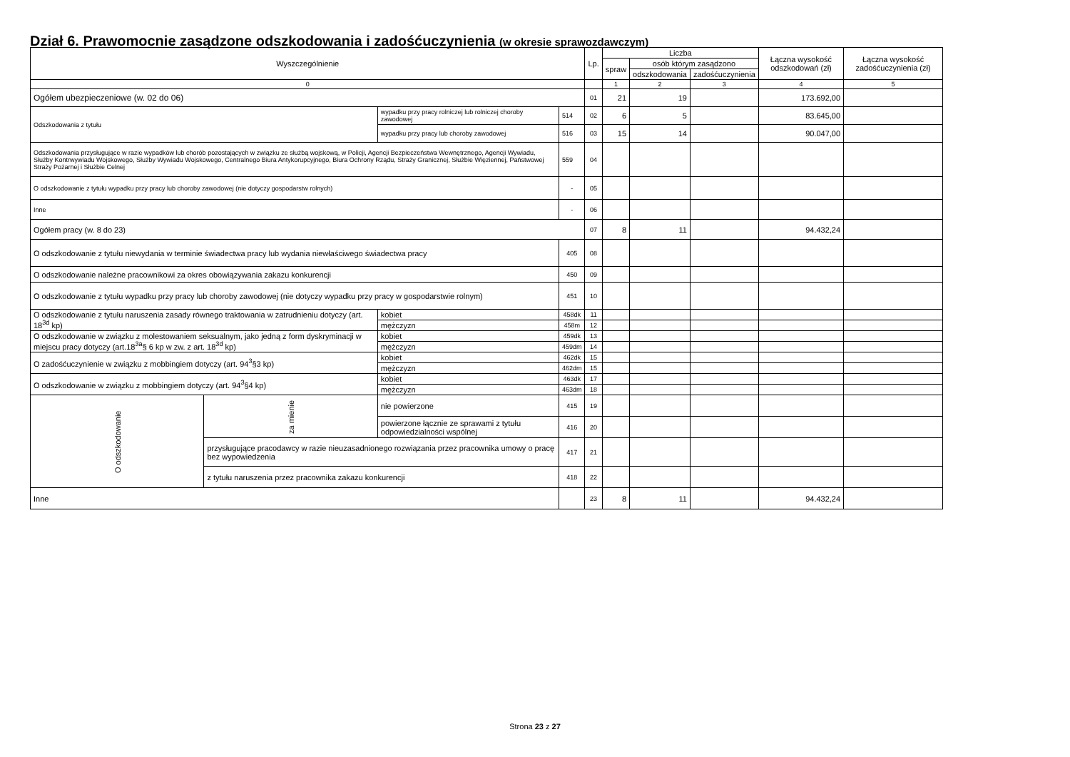Dział 6. Prawomocnie zasądzone odszkodowania i zadośćuczynienia (w okresie sprawozdawczym)
| Wyszczególnienie | | | | | Lp. | Liczba | | | Łączna wysokość odszkodowań (zł) | Łączna wysokość zadośćuczynienia (zł) |
| --- | --- | --- | --- | --- | --- | --- | --- | --- | --- | --- |
| | | | | | | spraw | osób którym zasądzono | | | |
| | | | | | | | odszkodowania | zadośćuczynienia | | |
| 0 | | | | | | 1 | 2 | 3 | 4 | 5 |
| Ogółem ubezpieczeniowe (w. 02 do 06) | | | | | 01 | 21 | 19 | | 173.692,00 | |
| Odszkodowania z tytułu | | wypadku przy pracy rolniczej lub rolniczej choroby zawodowej | | 514 | 02 | 6 | 5 | | 83.645,00 | |
| | | wypadku przy pracy lub choroby zawodowej | | 516 | 03 | 15 | 14 | | 90.047,00 | |
| Odszkodowania przysługujące w razie wypadków lub chorób pozostających w związku ze służbą wojskową, w Policji, Agencji Bezpieczeństwa Wewnętrznego, Agencji Wywiadu, Służby Kontrwywiadu Wojskowego, Służby Wywiadu Wojskowego, Centralnego Biura Antykorupcyjnego, Biura Ochrony Rządu, Straży Granicznej, Służbie Więziennej, Państwowej Straży Pożarnej i Służbie Celnej | | | | 559 | 04 | | | | | |
| O odszkodowanie z tytułu wypadku przy pracy lub choroby zawodowej (nie dotyczy gospodarstw rolnych) | | | | - | 05 | | | | | |
| Inne | | | | - | 06 | | | | | |
| Ogółem pracy (w. 8 do 23) | | | | | 07 | 8 | 11 | | 94.432,24 | |
| O odszkodowanie z tytułu niewydania w terminie świadectwa pracy lub wydania niewłaściwego świadectwa pracy | | | | 405 | 08 | | | | | |
| O odszkodowanie należne pracownikowi za okres obowiązywania zakazu konkurencji | | | | 450 | 09 | | | | | |
| O odszkodowanie z tytułu wypadku przy pracy lub choroby zawodowej (nie dotyczy wypadku przy pracy w gospodarstwie rolnym) | | | | 451 | 10 | | | | | |
| O odszkodowanie z tytułu naruszenia zasady równego traktowania w zatrudnieniu dotyczy (art. 18<sup>3d</sup> kp) | | | kobiet | 458dk | 11 | | | | | |
| | | | mężczyzn | 458m | 12 | | | | | |
| O odszkodowanie w związku z molestowaniem seksualnym, jako jedną z form dyskryminacji w miejscu pracy dotyczy (art.18<sup>3a</sup>§ 6 kp w zw. z art. 18<sup>3d</sup> kp) | | | kobiet | 459dk | 13 | | | | | |
| | | | mężczyzn | 459dm | 14 | | | | | |
| O zadośćuczynienie w związku z mobbingiem dotyczy (art. 94<sup>3</sup>§3 kp) | | | kobiet | 462dk | 15 | | | | | |
| | | | mężczyzn | 462dm | 15 | | | | | |
| O odszkodowanie w związku z mobbingiem dotyczy (art. 94<sup>3</sup>§4 kp) | | | kobiet | 463dk | 17 | | | | | |
| | | | mężczyzn | 463dm | 18 | | | | | |
| O odszkodowanie | za mienie | nie powierzone | | 415 | 19 | | | | | |
| | | powierzone łącznie ze sprawami z tytułu odpowiedzialności wspólnej | | 416 | 20 | | | | | |
| | przysługujące pracodawcy w razie nieuzasadnionego rozwiązania przez pracownika umowy o pracę bez wypowiedzenia | | | 417 | 21 | | | | | |
| | z tytułu naruszenia przez pracownika zakazu konkurencji | | | 418 | 22 | | | | | |
| Inne | | | | | 23 | 8 | 11 | | 94.432,24 | |
Strona 23 z 27